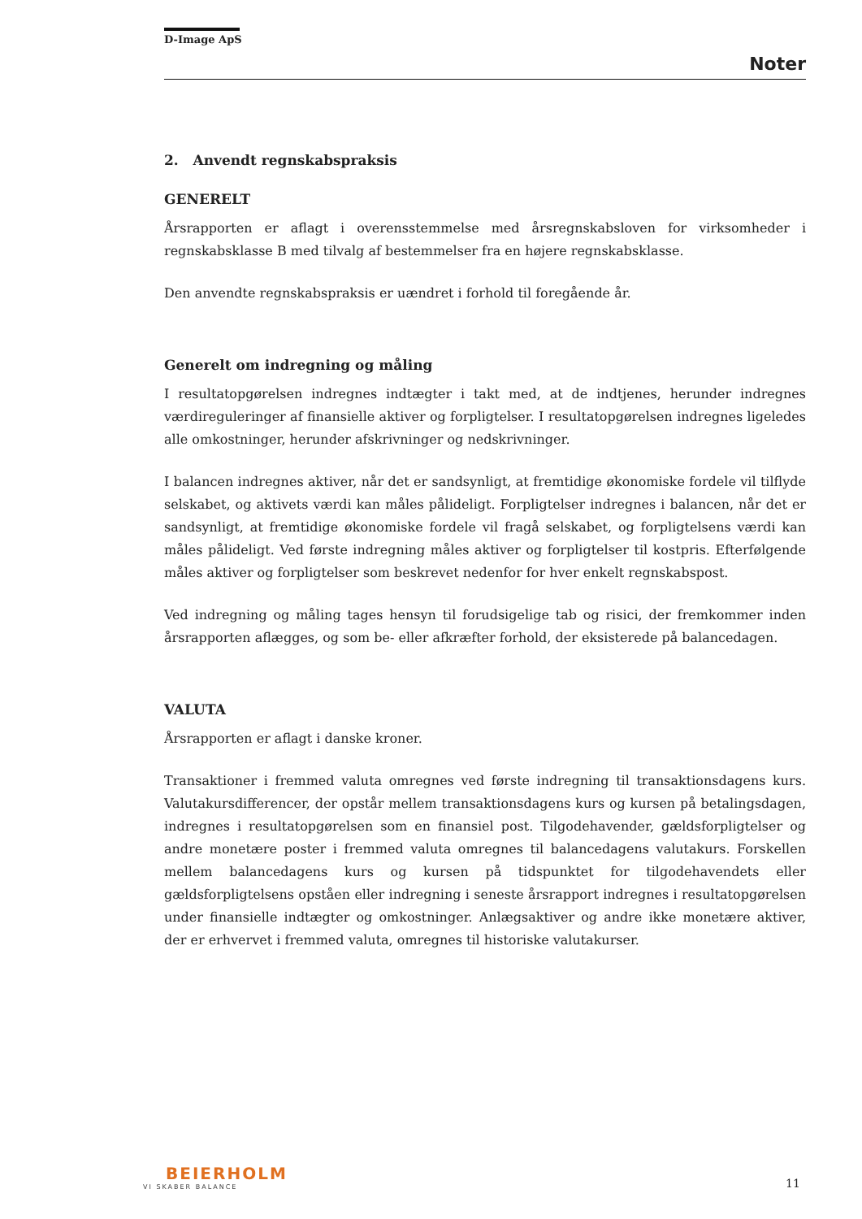D-Image ApS
Noter
2. Anvendt regnskabspraksis
GENERELT
Årsrapporten er aflagt i overensstemmelse med årsregnskabsloven for virksomheder i regnskabsklasse B med tilvalg af bestemmelser fra en højere regnskabsklasse.
Den anvendte regnskabspraksis er uændret i forhold til foregående år.
Generelt om indregning og måling
I resultatopgørelsen indregnes indtægter i takt med, at de indtjenes, herunder indregnes værdireguleringer af finansielle aktiver og forpligtelser. I resultatopgørelsen indregnes ligeledes alle omkostninger, herunder afskrivninger og nedskrivninger.
I balancen indregnes aktiver, når det er sandsynligt, at fremtidige økonomiske fordele vil tilflyde selskabet, og aktivets værdi kan måles pålideligt. Forpligtelser indregnes i balancen, når det er sandsynligt, at fremtidige økonomiske fordele vil fragå selskabet, og forpligtelsens værdi kan måles pålideligt. Ved første indregning måles aktiver og forpligtelser til kostpris. Efterfølgende måles aktiver og forpligtelser som beskrevet nedenfor for hver enkelt regnskabspost.
Ved indregning og måling tages hensyn til forudsigelige tab og risici, der fremkommer inden årsrapporten aflægges, og som be- eller afkræfter forhold, der eksisterede på balancedagen.
VALUTA
Årsrapporten er aflagt i danske kroner.
Transaktioner i fremmed valuta omregnes ved første indregning til transaktionsdagens kurs. Valutakursdifferencer, der opstår mellem transaktionsdagens kurs og kursen på betalingsdagen, indregnes i resultatopgørelsen som en finansiel post. Tilgodehavender, gældsforpligtelser og andre monetære poster i fremmed valuta omregnes til balancedagens valutakurs. Forskellen mellem balancedagens kurs og kursen på tidspunktet for tilgodehavendets eller gældsforpligtelsens opståen eller indregning i seneste årsrapport indregnes i resultatopgørelsen under finansielle indtægter og omkostninger. Anlægsaktiver og andre ikke monetære aktiver, der er erhvervet i fremmed valuta, omregnes til historiske valutakurser.
BEIERHOLM
VI SKABER BALANCE
11